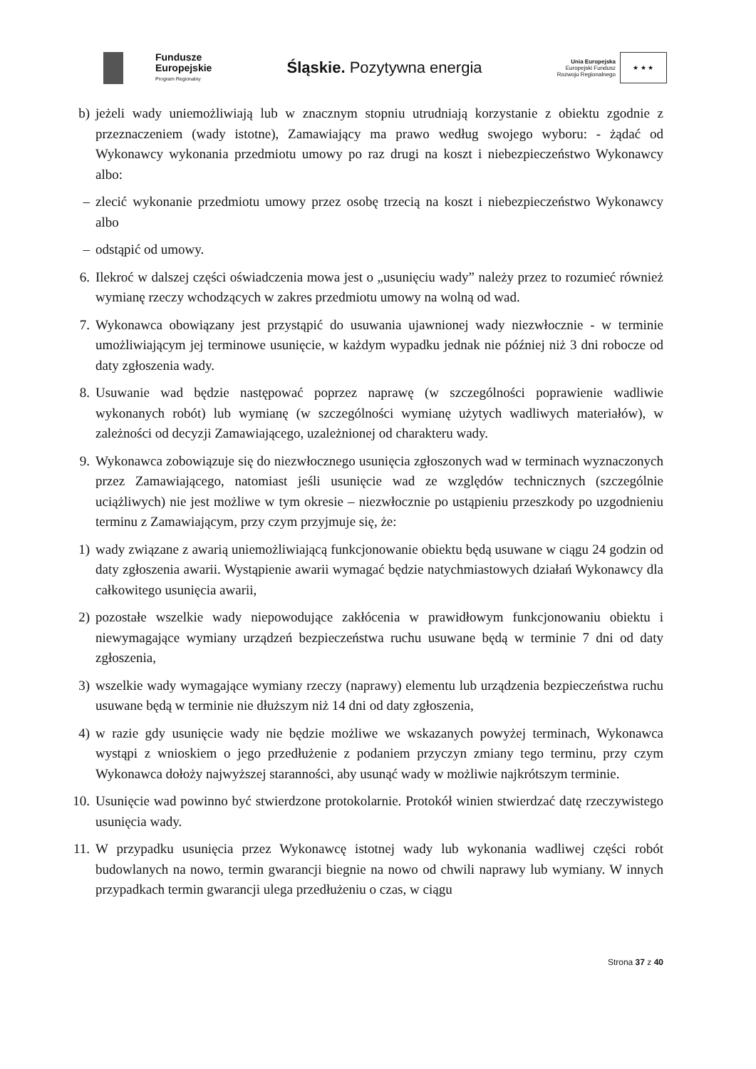Fundusze
Europejskie
Program Regionalny
Śląskie. Pozytywna energia
Unia Europejska
Europejski Fundusz
Rozwoju Regionalnego
★ ★ ★
b) jeżeli wady uniemożliwiają lub w znacznym stopniu utrudniają korzystanie z obiektu zgodnie z przeznaczeniem (wady istotne), Zamawiający ma prawo według swojego wyboru: - żądać od Wykonawcy wykonania przedmiotu umowy po raz drugi na koszt i niebezpieczeństwo Wykonawcy albo:
– zlecić wykonanie przedmiotu umowy przez osobę trzecią na koszt i niebezpieczeństwo Wykonawcy albo
– odstąpić od umowy.
6. Ilekroć w dalszej części oświadczenia mowa jest o „usunięciu wady” należy przez to rozumieć również wymianę rzeczy wchodzących w zakres przedmiotu umowy na wolną od wad.
7. Wykonawca obowiązany jest przystąpić do usuwania ujawnionej wady niezwłocznie - w terminie umożliwiającym jej terminowe usunięcie, w każdym wypadku jednak nie później niż 3 dni robocze od daty zgłoszenia wady.
8. Usuwanie wad będzie następować poprzez naprawę (w szczególności poprawienie wadliwie wykonanych robót) lub wymianę (w szczególności wymianę użytych wadliwych materiałów), w zależności od decyzji Zamawiającego, uzależnionej od charakteru wady.
9. Wykonawca zobowiązuje się do niezwłocznego usunięcia zgłoszonych wad w terminach wyznaczonych przez Zamawiającego, natomiast jeśli usunięcie wad ze względów technicznych (szczególnie uciążliwych) nie jest możliwe w tym okresie – niezwłocznie po ustąpieniu przeszkody po uzgodnieniu terminu z Zamawiającym, przy czym przyjmuje się, że:
1) wady związane z awarią uniemożliwiającą funkcjonowanie obiektu będą usuwane w ciągu 24 godzin od daty zgłoszenia awarii. Wystąpienie awarii wymagać będzie natychmiastowych działań Wykonawcy dla całkowitego usunięcia awarii,
2) pozostałe wszelkie wady niepowodujące zakłócenia w prawidłowym funkcjonowaniu obiektu i niewymagające wymiany urządzeń bezpieczeństwa ruchu usuwane będą w terminie 7 dni od daty zgłoszenia,
3) wszelkie wady wymagające wymiany rzeczy (naprawy) elementu lub urządzenia bezpieczeństwa ruchu usuwane będą w terminie nie dłuższym niż 14 dni od daty zgłoszenia,
4) w razie gdy usunięcie wady nie będzie możliwe we wskazanych powyżej terminach, Wykonawca wystąpi z wnioskiem o jego przedłużenie z podaniem przyczyn zmiany tego terminu, przy czym Wykonawca dołoży najwyższej staranności, aby usunąć wady w możliwie najkrótszym terminie.
10. Usunięcie wad powinno być stwierdzone protokolarnie. Protokół winien stwierdzać datę rzeczywistego usunięcia wady.
11. W przypadku usunięcia przez Wykonawcę istotnej wady lub wykonania wadliwej części robót budowlanych na nowo, termin gwarancji biegnie na nowo od chwili naprawy lub wymiany. W innych przypadkach termin gwarancji ulega przedłużeniu o czas, w ciągu
Strona 37 z 40